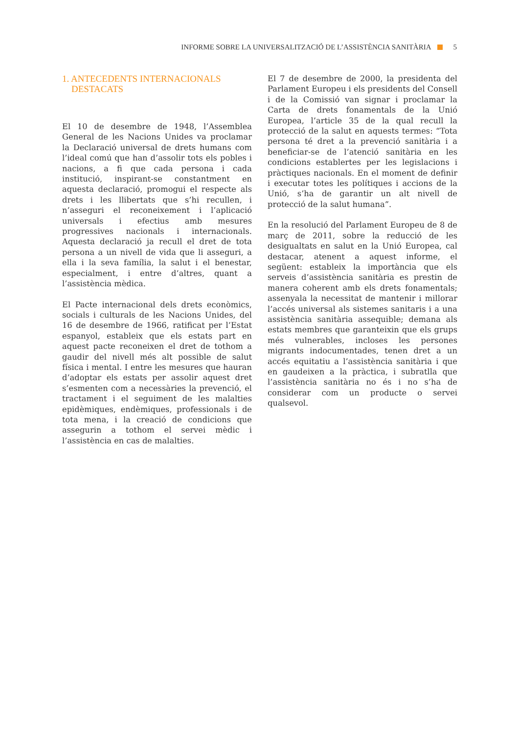INFORME SOBRE LA UNIVERSALITZACIÓ DE L’ASSISTÈNCIA SANITÀRIA 5
1. ANTECEDENTS INTERNACIONALS
DESTACATS
El 10 de desembre de 1948, l’Assemblea General de les Nacions Unides va proclamar la Declaració universal de drets humans com l’ideal comú que han d’assolir tots els pobles i nacions, a fi que cada persona i cada institució, inspirant-se constantment en aquesta declaració, promogui el respecte als drets i les llibertats que s’hi recullen, i n’asseguri el reconeixement i l’aplicació universals i efectius amb mesures progressives nacionals i internacionals. Aquesta declaració ja recull el dret de tota persona a un nivell de vida que li asseguri, a ella i la seva família, la salut i el benestar, especialment, i entre d’altres, quant a l’assistència mèdica.
El Pacte internacional dels drets econòmics, socials i culturals de les Nacions Unides, del 16 de desembre de 1966, ratificat per l’Estat espanyol, estableix que els estats part en aquest pacte reconeixen el dret de tothom a gaudir del nivell més alt possible de salut física i mental. I entre les mesures que hauran d’adoptar els estats per assolir aquest dret s’esmenten com a necessàries la prevenció, el tractament i el seguiment de les malalties epidèmiques, endèmiques, professionals i de tota mena, i la creació de condicions que assegurin a tothom el servei mèdic i l’assistència en cas de malalties.
El 7 de desembre de 2000, la presidenta del Parlament Europeu i els presidents del Consell i de la Comissió van signar i proclamar la Carta de drets fonamentals de la Unió Europea, l’article 35 de la qual recull la protecció de la salut en aquests termes: “Tota persona té dret a la prevenció sanitària i a beneficiar-se de l’atenció sanitària en les condicions establertes per les legislacions i pràctiques nacionals. En el moment de definir i executar totes les polítiques i accions de la Unió, s’ha de garantir un alt nivell de protecció de la salut humana”.
En la resolució del Parlament Europeu de 8 de març de 2011, sobre la reducció de les desigualtats en salut en la Unió Europea, cal destacar, atenent a aquest informe, el següent: estableix la importància que els serveis d’assistència sanitària es prestin de manera coherent amb els drets fonamentals; assenyala la necessitat de mantenir i millorar l’accés universal als sistemes sanitaris i a una assistència sanitària assequible; demana als estats membres que garanteixin que els grups més vulnerables, incloses les persones migrants indocumentades, tenen dret a un accés equitatiu a l’assistència sanitària i que en gaudeixen a la pràctica, i subratlla que l’assistència sanitària no és i no s’ha de considerar com un producte o servei qualsevol.